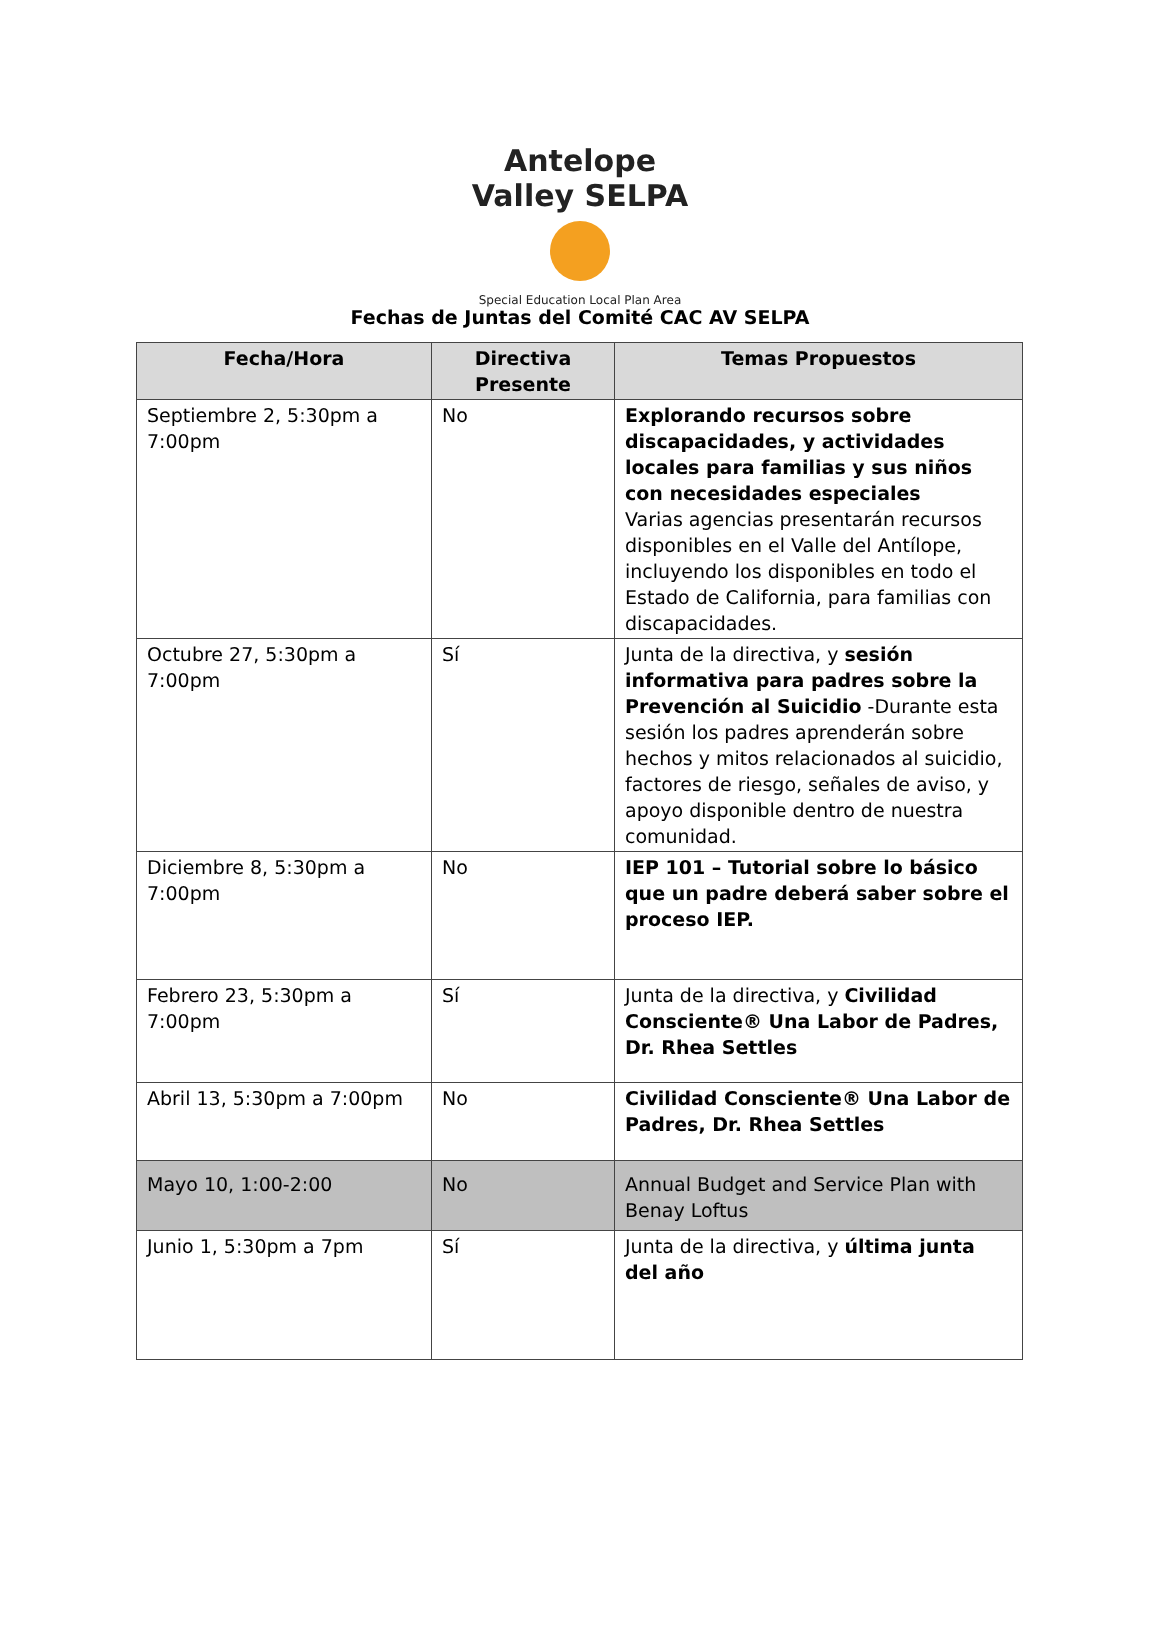Antelope Valley SELPA
Special Education Local Plan Area
Fechas de Juntas del Comité CAC AV SELPA
| Fecha/Hora | Directiva Presente | Temas Propuestos |
| --- | --- | --- |
| Septiembre 2, 5:30pm a 7:00pm | No | Explorando recursos sobre discapacidades, y actividades locales para familias y sus niños con necesidades especiales Varias agencias presentarán recursos disponibles en el Valle del Antílope, incluyendo los disponibles en todo el Estado de California, para familias con discapacidades. |
| Octubre 27, 5:30pm a 7:00pm | Sí | Junta de la directiva, y sesión informativa para padres sobre la Prevención al Suicidio -Durante esta sesión los padres aprenderán sobre hechos y mitos relacionados al suicidio, factores de riesgo, señales de aviso, y apoyo disponible dentro de nuestra comunidad. |
| Diciembre 8, 5:30pm a 7:00pm | No | IEP 101 – Tutorial sobre lo básico que un padre deberá saber sobre el proceso IEP. |
| Febrero 23, 5:30pm a 7:00pm | Sí | Junta de la directiva, y Civilidad Consciente® Una Labor de Padres, Dr. Rhea Settles |
| Abril 13, 5:30pm a 7:00pm | No | Civilidad Consciente® Una Labor de Padres, Dr. Rhea Settles |
| Mayo 10, 1:00-2:00 | No | Annual Budget and Service Plan with Benay Loftus |
| Junio 1, 5:30pm a 7pm | Sí | Junta de la directiva, y última junta del año |